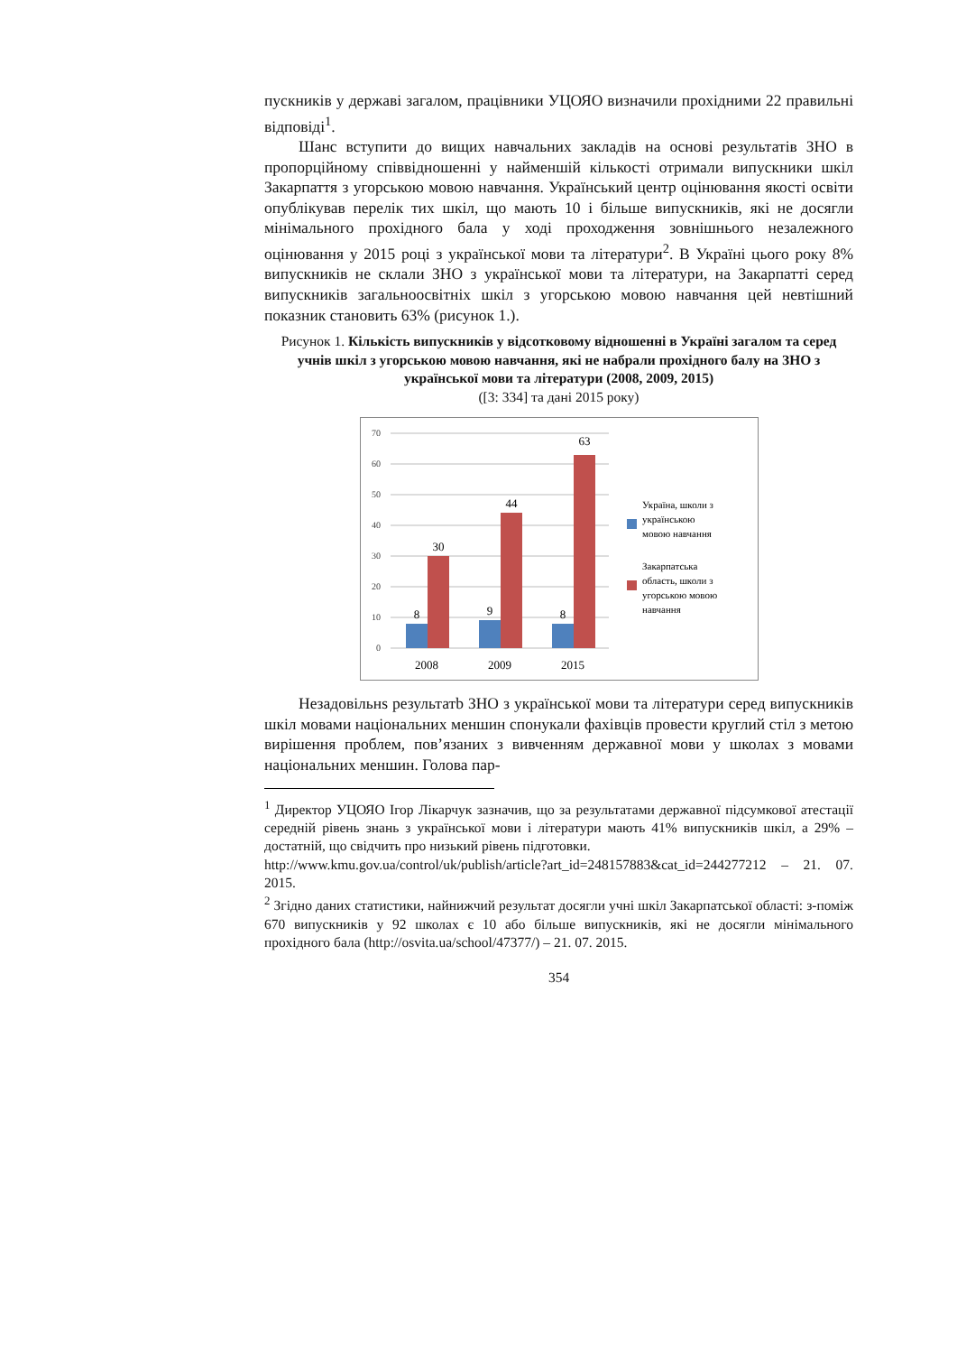пускників у державі загалом, працівники УЦОЯО визначили прохідними 22 правильні відповіді<sup>1</sup>.
Шанс вступити до вищих навчальних закладів на основі результатів ЗНО в пропорційному співвідношенні у найменшій кількості отримали випускники шкіл Закарпаття з угорською мовою навчання. Український центр оцінювання якості освіти опублікував перелік тих шкіл, що мають 10 і більше випускників, які не досягли мінімального прохідного бала у ході проходження зовнішнього незалежного оцінювання у 2015 році з української мови та літератури<sup>2</sup>. В Україні цього року 8% випускників не склали ЗНО з української мови та літератури, на Закарпатті серед випускників загальноосвітніх шкіл з угорською мовою навчання цей невтішний показник становить 63% (рисунок 1.).
Рисунок 1. Кількість випускників у відсотковому відношенні в Україні загалом та серед учнів шкіл з угорською мовою навчання, які не набрали прохідного балу на ЗНО з української мови та літератури (2008, 2009, 2015)
([3: 334] та дані 2015 року)
70
60
50
40
30
20
10
0
8
30
9
44
8
63
2008
2009
2015
Україна, школи з
українською
мовою навчання
Закарпатська
область, школи з
угорською мовою
навчання
Незадовільнs результатb ЗНО з української мови та літератури серед випускників шкіл мовами національних меншин спонукали фахівців провести круглий стіл з метою вирішення проблем, пов’язаних з вивченням державної мови у школах з мовами національних меншин. Голова пар-
<sup>1</sup> Директор УЦОЯО Ігор Лікарчук зазначив, що за результатами державної підсумкової атестації середній рівень знань з української мови і літератури мають 41% випускників шкіл, а 29% – достатній, що свідчить про низький рівень підготовки.
http://www.kmu.gov.ua/control/uk/publish/article?art_id=248157883&cat_id=244277212 – 21. 07. 2015.
<sup>2</sup> Згідно даних статистики, найнижчий результат досягли учні шкіл Закарпатської області: з-поміж 670 випускників у 92 школах є 10 або більше випускників, які не досягли мінімального прохідного бала (http://osvita.ua/school/47377/) – 21. 07. 2015.
354